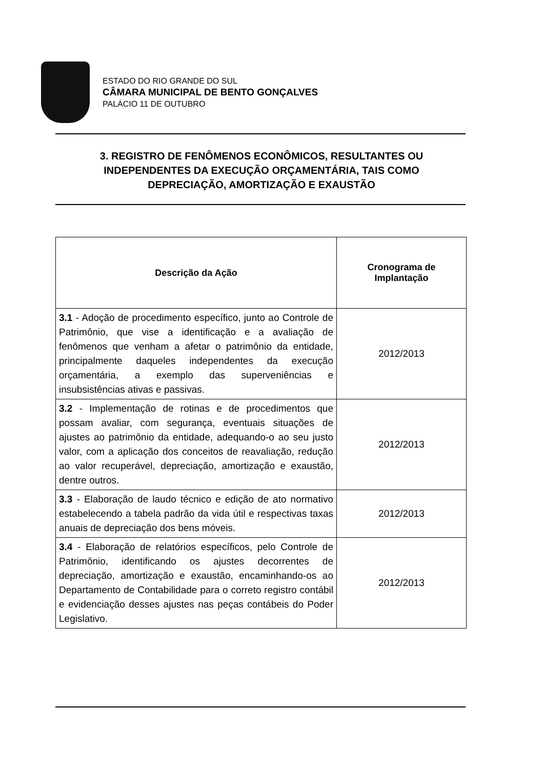ESTADO DO RIO GRANDE DO SUL
CÂMARA MUNICIPAL DE BENTO GONÇALVES
PALÁCIO 11 DE OUTUBRO
3. REGISTRO DE FENÔMENOS ECONÔMICOS, RESULTANTES OU INDEPENDENTES DA EXECUÇÃO ORÇAMENTÁRIA, TAIS COMO DEPRECIAÇÃO, AMORTIZAÇÃO E EXAUSTÃO
| Descrição da Ação | Cronograma de Implantação |
| --- | --- |
| 3.1 - Adoção de procedimento específico, junto ao Controle de Patrimônio, que vise a identificação e a avaliação de fenômenos que venham a afetar o patrimônio da entidade, principalmente daqueles independentes da execução orçamentária, a exemplo das superveniências e insubsistências ativas e passivas. | 2012/2013 |
| 3.2 - Implementação de rotinas e de procedimentos que possam avaliar, com segurança, eventuais situações de ajustes ao patrimônio da entidade, adequando-o ao seu justo valor, com a aplicação dos conceitos de reavaliação, redução ao valor recuperável, depreciação, amortização e exaustão, dentre outros. | 2012/2013 |
| 3.3 - Elaboração de laudo técnico e edição de ato normativo estabelecendo a tabela padrão da vida útil e respectivas taxas anuais de depreciação dos bens móveis. | 2012/2013 |
| 3.4 - Elaboração de relatórios específicos, pelo Controle de Patrimônio, identificando os ajustes decorrentes de depreciação, amortização e exaustão, encaminhando-os ao Departamento de Contabilidade para o correto registro contábil e evidenciação desses ajustes nas peças contábeis do Poder Legislativo. | 2012/2013 |